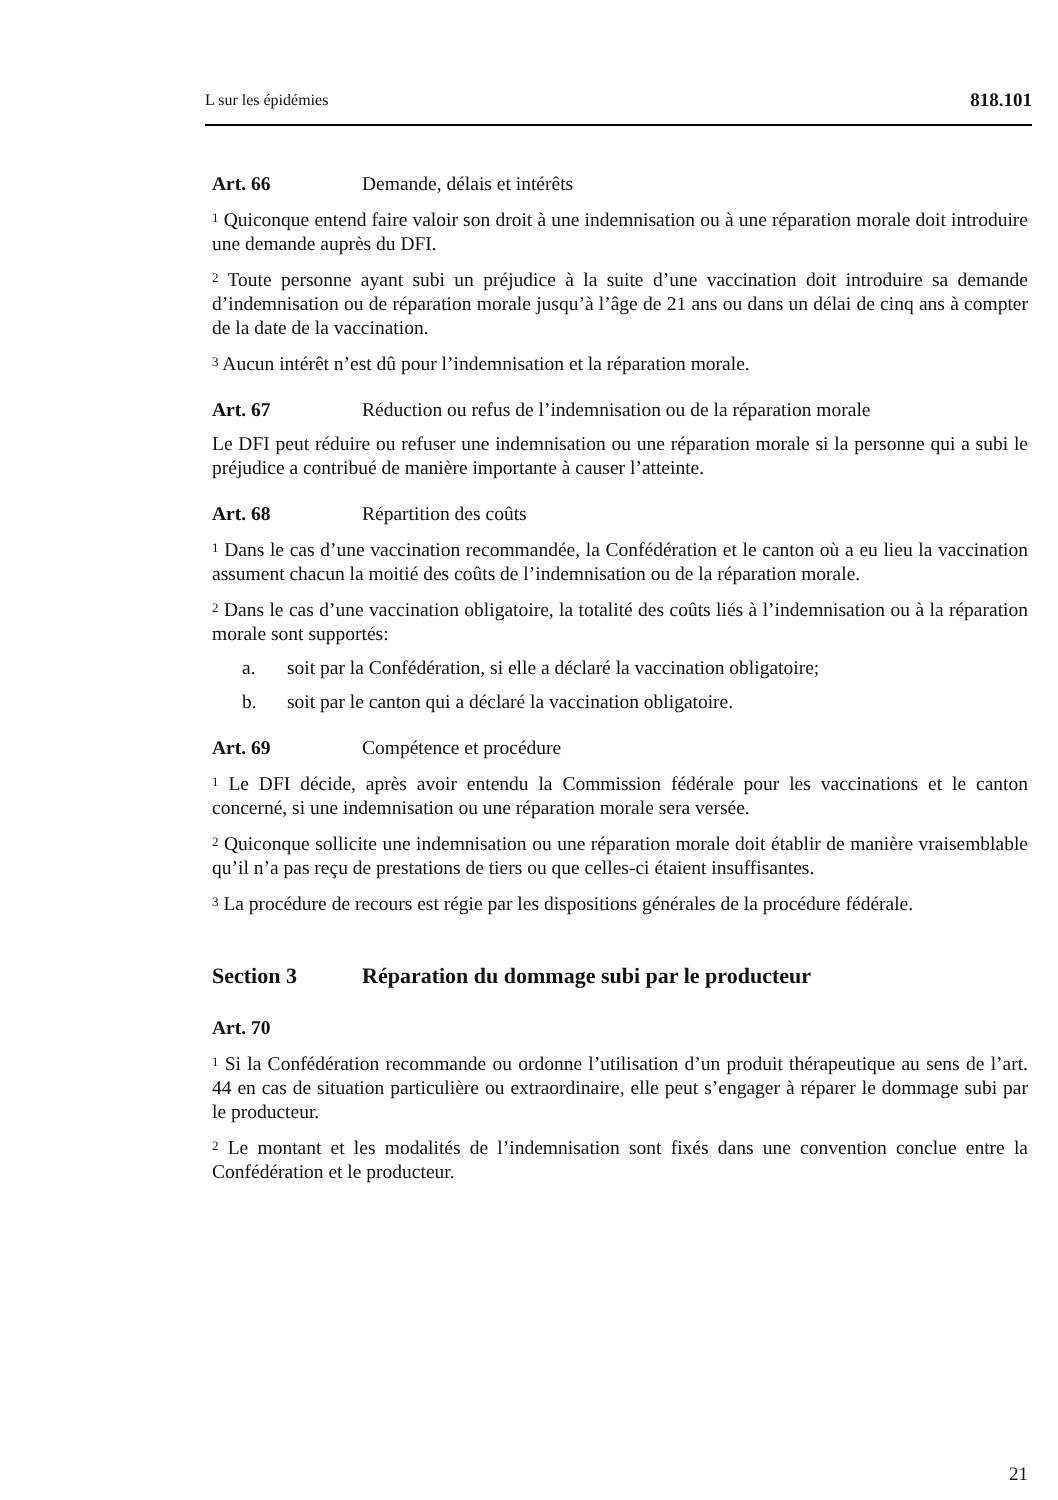L sur les épidémies 818.101
Art. 66 Demande, délais et intérêts
<sup>1</sup> Quiconque entend faire valoir son droit à une indemnisation ou à une réparation morale doit introduire une demande auprès du DFI.
<sup>2</sup> Toute personne ayant subi un préjudice à la suite d’une vaccination doit introduire sa demande d’indemnisation ou de réparation morale jusqu’à l’âge de 21 ans ou dans un délai de cinq ans à compter de la date de la vaccination.
<sup>3</sup> Aucun intérêt n’est dû pour l’indemnisation et la réparation morale.
Art. 67 Réduction ou refus de l’indemnisation ou de la réparation morale
Le DFI peut réduire ou refuser une indemnisation ou une réparation morale si la personne qui a subi le préjudice a contribué de manière importante à causer l’atteinte.
Art. 68 Répartition des coûts
<sup>1</sup> Dans le cas d’une vaccination recommandée, la Confédération et le canton où a eu lieu la vaccination assument chacun la moitié des coûts de l’indemnisation ou de la réparation morale.
<sup>2</sup> Dans le cas d’une vaccination obligatoire, la totalité des coûts liés à l’indemnisation ou à la réparation morale sont supportés:
a. soit par la Confédération, si elle a déclaré la vaccination obligatoire;
b. soit par le canton qui a déclaré la vaccination obligatoire.
Art. 69 Compétence et procédure
<sup>1</sup> Le DFI décide, après avoir entendu la Commission fédérale pour les vaccinations et le canton concerné, si une indemnisation ou une réparation morale sera versée.
<sup>2</sup> Quiconque sollicite une indemnisation ou une réparation morale doit établir de manière vraisemblable qu’il n’a pas reçu de prestations de tiers ou que celles-ci étaient insuffisantes.
<sup>3</sup> La procédure de recours est régie par les dispositions générales de la procédure fédérale.
Section 3 Réparation du dommage subi par le producteur
Art. 70
<sup>1</sup> Si la Confédération recommande ou ordonne l’utilisation d’un produit thérapeutique au sens de l’art. 44 en cas de situation particulière ou extraordinaire, elle peut s’engager à réparer le dommage subi par le producteur.
<sup>2</sup> Le montant et les modalités de l’indemnisation sont fixés dans une convention conclue entre la Confédération et le producteur.
21